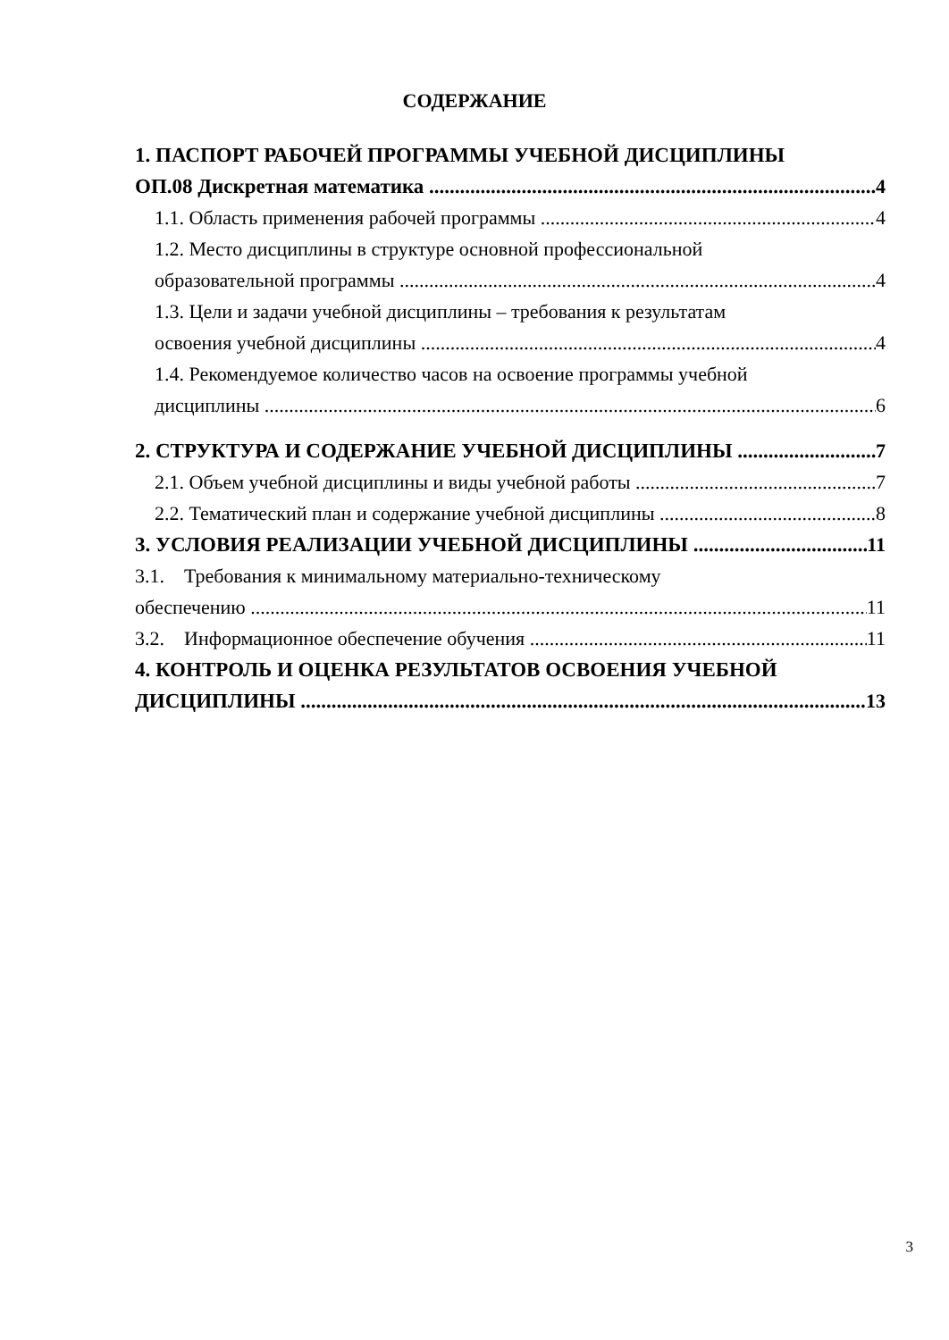СОДЕРЖАНИЕ
1. ПАСПОРТ РАБОЧЕЙ ПРОГРАММЫ УЧЕБНОЙ ДИСЦИПЛИНЫ
ОП.08 Дискретная математика 4
1.1. Область применения рабочей программы 4
1.2. Место дисциплины в структуре основной профессиональной
образовательной программы 4
1.3. Цели и задачи учебной дисциплины – требования к результатам
освоения учебной дисциплины 4
1.4. Рекомендуемое количество часов на освоение программы учебной
дисциплины 6
2. СТРУКТУРА И СОДЕРЖАНИЕ УЧЕБНОЙ ДИСЦИПЛИНЫ 7
2.1. Объем учебной дисциплины и виды учебной работы 7
2.2. Тематический план и содержание учебной дисциплины 8
3. УСЛОВИЯ РЕАЛИЗАЦИИ УЧЕБНОЙ ДИСЦИПЛИНЫ 11
3.1. Требования к минимальному материально-техническому
обеспечению 11
3.2. Информационное обеспечение обучения 11
4. КОНТРОЛЬ И ОЦЕНКА РЕЗУЛЬТАТОВ ОСВОЕНИЯ УЧЕБНОЙ
ДИСЦИПЛИНЫ 13
3